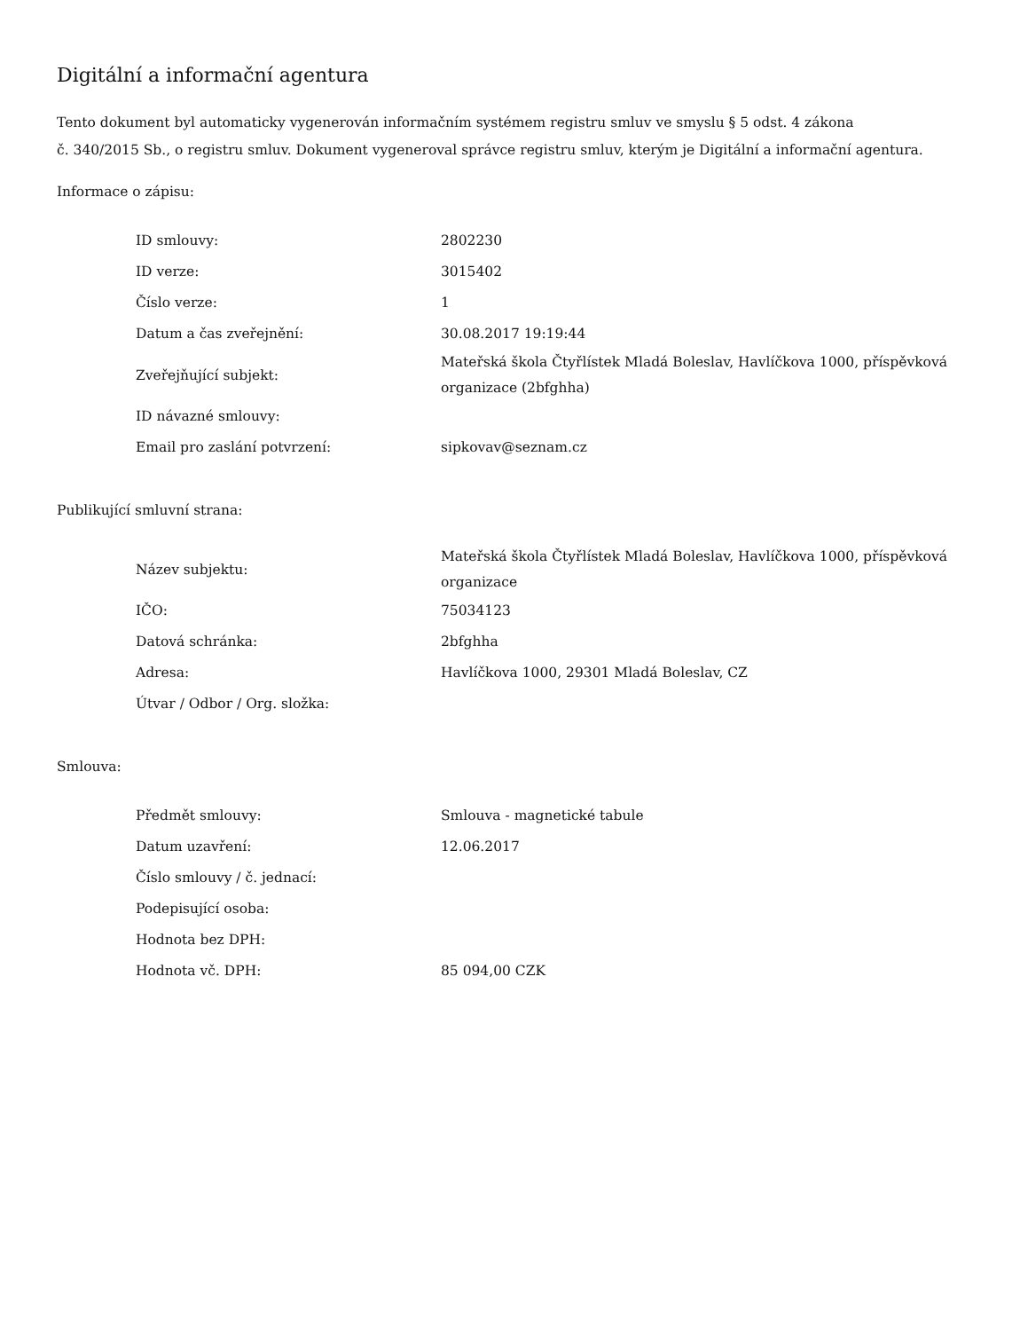Digitální a informační agentura
Tento dokument byl automaticky vygenerován informačním systémem registru smluv ve smyslu § 5 odst. 4 zákona
č. 340/2015 Sb., o registru smluv. Dokument vygeneroval správce registru smluv, kterým je Digitální a informační agentura.
Informace o zápisu:
| ID smlouvy: | 2802230 |
| ID verze: | 3015402 |
| Číslo verze: | 1 |
| Datum a čas zveřejnění: | 30.08.2017 19:19:44 |
| Zveřejňující subjekt: | Mateřská škola Čtyřlístek Mladá Boleslav, Havlíčkova 1000, příspěvková organizace (2bfghha) |
| ID návazné smlouvy: | |
| Email pro zaslání potvrzení: | sipkovav@seznam.cz |
Publikující smluvní strana:
| Název subjektu: | Mateřská škola Čtyřlístek Mladá Boleslav, Havlíčkova 1000, příspěvková organizace |
| IČO: | 75034123 |
| Datová schránka: | 2bfghha |
| Adresa: | Havlíčkova 1000, 29301 Mladá Boleslav, CZ |
| Útvar / Odbor / Org. složka: | |
Smlouva:
| Předmět smlouvy: | Smlouva - magnetické tabule |
| Datum uzavření: | 12.06.2017 |
| Číslo smlouvy / č. jednací: | |
| Podepisující osoba: | |
| Hodnota bez DPH: | |
| Hodnota vč. DPH: | 85 094,00 CZK |